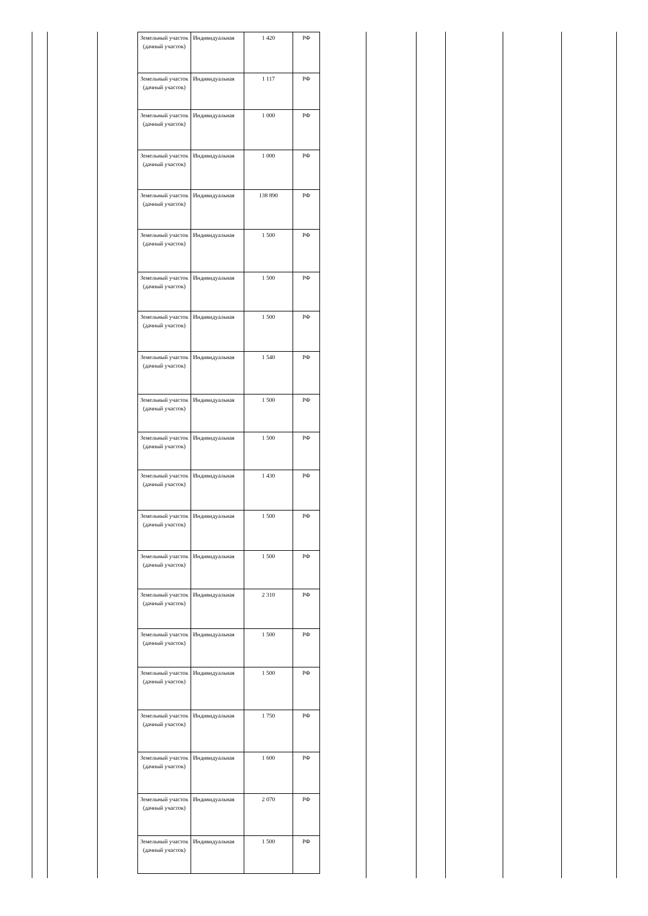| Земельный участок (дачный участок) | Индивидуальная | 1 420 | РФ |
| Земельный участок (дачный участок) | Индивидуальная | 1 117 | РФ |
| Земельный участок (дачный участок) | Индивидуальная | 1 000 | РФ |
| Земельный участок (дачный участок) | Индивидуальная | 1 000 | РФ |
| Земельный участок (дачный участок) | Индивидуальная | 138 890 | РФ |
| Земельный участок (дачный участок) | Индивидуальная | 1 500 | РФ |
| Земельный участок (дачный участок) | Индивидуальная | 1 500 | РФ |
| Земельный участок (дачный участок) | Индивидуальная | 1 500 | РФ |
| Земельный участок (дачный участок) | Индивидуальная | 1 540 | РФ |
| Земельный участок (дачный участок) | Индивидуальная | 1 500 | РФ |
| Земельный участок (дачный участок) | Индивидуальная | 1 500 | РФ |
| Земельный участок (дачный участок) | Индивидуальная | 1 430 | РФ |
| Земельный участок (дачный участок) | Индивидуальная | 1 500 | РФ |
| Земельный участок (дачный участок) | Индивидуальная | 1 500 | РФ |
| Земельный участок (дачный участок) | Индивидуальная | 2 310 | РФ |
| Земельный участок (дачный участок) | Индивидуальная | 1 500 | РФ |
| Земельный участок (дачный участок) | Индивидуальная | 1 500 | РФ |
| Земельный участок (дачный участок) | Индивидуальная | 1 750 | РФ |
| Земельный участок (дачный участок) | Индивидуальная | 1 600 | РФ |
| Земельный участок (дачный участок) | Индивидуальная | 2 070 | РФ |
| Земельный участок (дачный участок) | Индивидуальная | 1 500 | РФ |